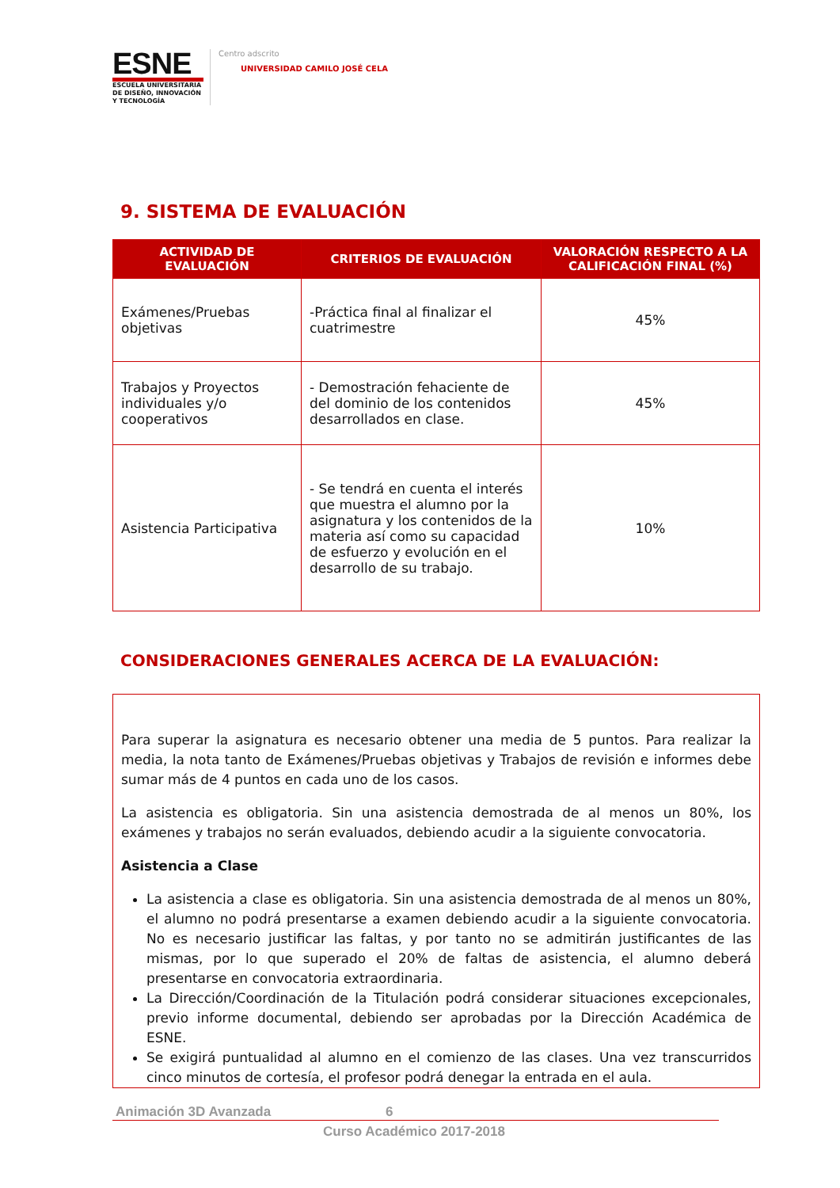ESNE
ESCUELA UNIVERSITARIA DE DISEÑO, INNOVACIÓN Y TECNOLOGÍA
Centro adscrito
UNIVERSIDAD CAMILO JOSÉ CELA
9. SISTEMA DE EVALUACIÓN
| ACTIVIDAD DE EVALUACIÓN | CRITERIOS DE EVALUACIÓN | VALORACIÓN RESPECTO A LA CALIFICACIÓN FINAL (%) |
| --- | --- | --- |
| Exámenes/Pruebas objetivas | -Práctica final al finalizar el cuatrimestre | 45% |
| Trabajos y Proyectos individuales y/o cooperativos | - Demostración fehaciente de del dominio de los contenidos desarrollados en clase. | 45% |
| Asistencia Participativa | - Se tendrá en cuenta el interés que muestra el alumno por la asignatura y los contenidos de la materia así como su capacidad de esfuerzo y evolución en el desarrollo de su trabajo. | 10% |
CONSIDERACIONES GENERALES ACERCA DE LA EVALUACIÓN:
Para superar la asignatura es necesario obtener una media de 5 puntos. Para realizar la media, la nota tanto de Exámenes/Pruebas objetivas y Trabajos de revisión e informes debe sumar más de 4 puntos en cada uno de los casos.
La asistencia es obligatoria. Sin una asistencia demostrada de al menos un 80%, los exámenes y trabajos no serán evaluados, debiendo acudir a la siguiente convocatoria.
Asistencia a Clase
La asistencia a clase es obligatoria. Sin una asistencia demostrada de al menos un 80%, el alumno no podrá presentarse a examen debiendo acudir a la siguiente convocatoria. No es necesario justificar las faltas, y por tanto no se admitirán justificantes de las mismas, por lo que superado el 20% de faltas de asistencia, el alumno deberá presentarse en convocatoria extraordinaria.
La Dirección/Coordinación de la Titulación podrá considerar situaciones excepcionales, previo informe documental, debiendo ser aprobadas por la Dirección Académica de ESNE.
Se exigirá puntualidad al alumno en el comienzo de las clases. Una vez transcurridos cinco minutos de cortesía, el profesor podrá denegar la entrada en el aula.
Animación 3D Avanzada 6
Curso Académico 2017-2018